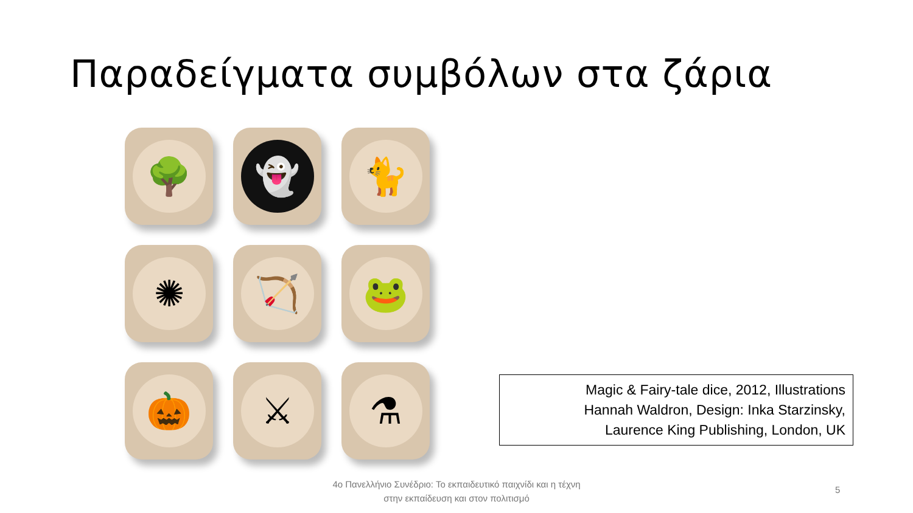Παραδείγματα συμβόλων στα ζάρια
🌳
👻
🐈
✺
🏹
🐸
🎃
⚔
⚗
Magic & Fairy-tale dice, 2012, Illustrations
Hannah Waldron, Design: Inka Starzinsky,
Laurence King Publishing, London, UK
4ο Πανελλήνιο Συνέδριο: Το εκπαιδευτικό παιχνίδι και η τέχνη
στην εκπαίδευση και στον πολιτισμό
5